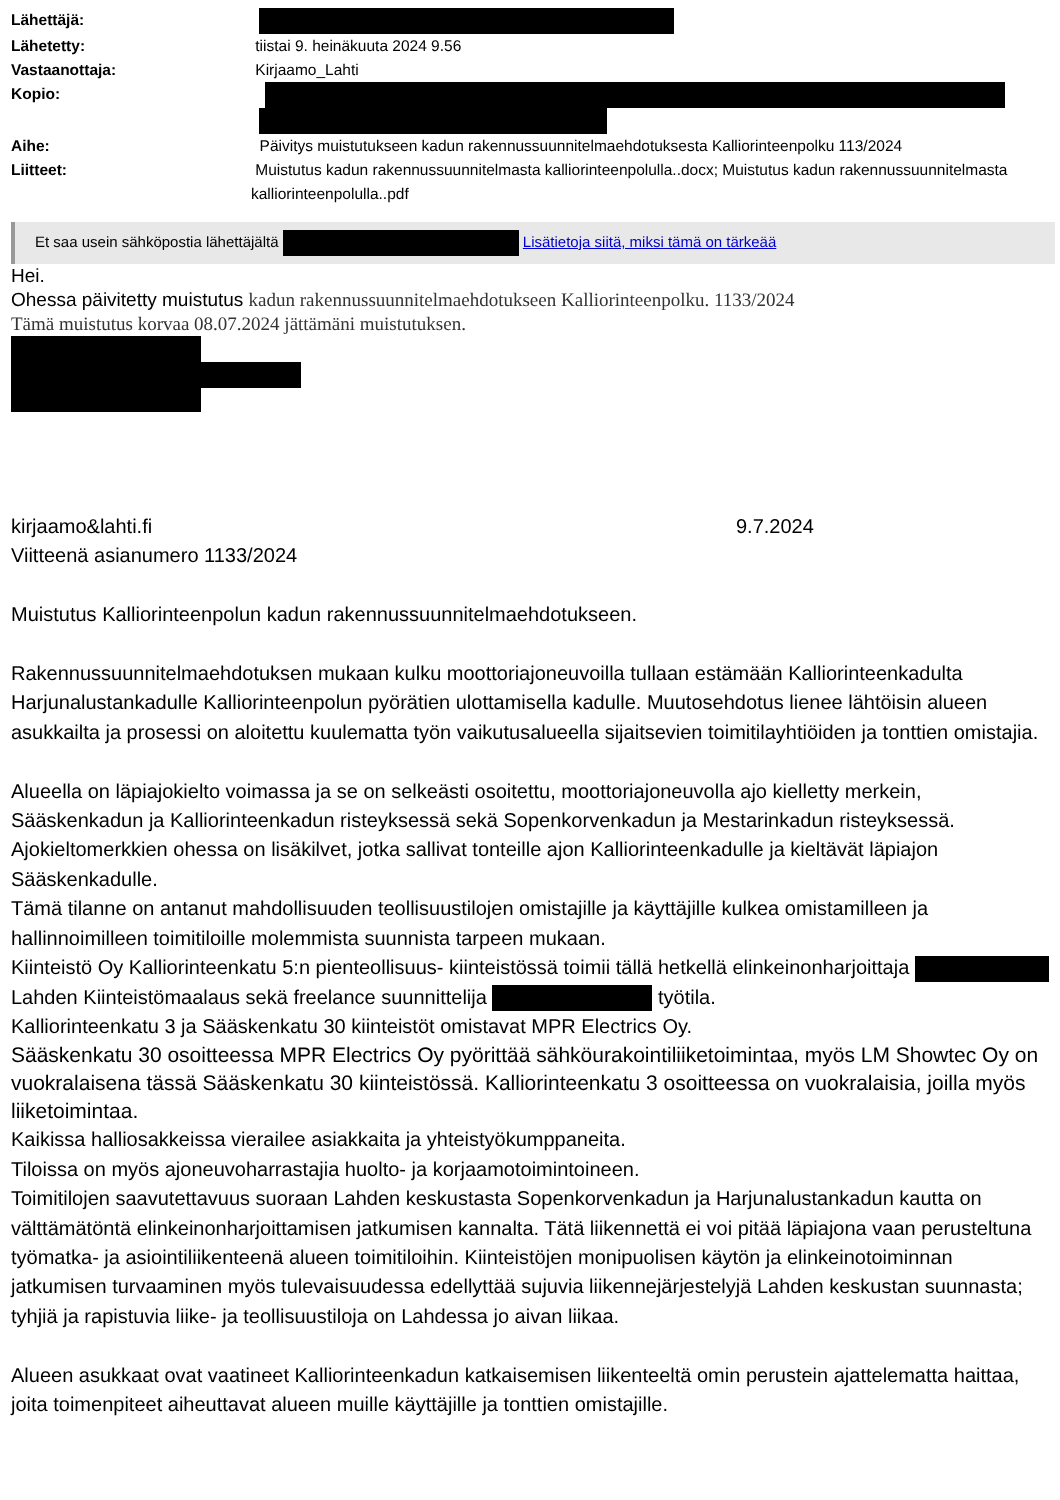Lähettäjä:
Lähetetty: tiistai 9. heinäkuuta 2024 9.56
Vastaanottaja: Kirjaamo_Lahti
Kopio:
Aihe: Päivitys muistutukseen kadun rakennussuunnitelmaehdotuksesta Kalliorinteenpolku 113/2024
Liitteet: Muistutus kadun rakennussuunnitelmasta kalliorinteenpolulla..docx; Muistutus kadun rakennussuunnitelmasta kalliorinteenpolulla..pdf
Et saa usein sähköpostia lähettäjältä Lisätietoja siitä, miksi tämä on tärkeää
Hei.
Ohessa päivitetty muistutus kadun rakennussuunnitelmaehdotukseen Kalliorinteenpolku. 1133/2024
Tämä muistutus korvaa 08.07.2024 jättämäni muistutuksen.
kirjaamo&lahti.fi 9.7.2024
Viitteenä asianumero 1133/2024
Muistutus Kalliorinteenpolun kadun rakennussuunnitelmaehdotukseen.
Rakennussuunnitelmaehdotuksen mukaan kulku moottoriajoneuvoilla tullaan estämään Kalliorinteenkadulta Harjunalustankadulle Kalliorinteenpolun pyörätien ulottamisella kadulle. Muutosehdotus lienee lähtöisin alueen asukkailta ja prosessi on aloitettu kuulematta työn vaikutusalueella sijaitsevien toimitilayhtiöiden ja tonttien omistajia.
Alueella on läpiajokielto voimassa ja se on selkeästi osoitettu, moottoriajoneuvolla ajo kielletty merkein, Sääskenkadun ja Kalliorinteenkadun risteyksessä sekä Sopenkorvenkadun ja Mestarinkadun risteyksessä. Ajokieltomerkkien ohessa on lisäkilvet, jotka sallivat tonteille ajon Kalliorinteenkadulle ja kieltävät läpiajon Sääskenkadulle.
Tämä tilanne on antanut mahdollisuuden teollisuustilojen omistajille ja käyttäjille kulkea omistamilleen ja hallinnoimilleen toimitiloille molemmista suunnista tarpeen mukaan.
Kiinteistö Oy Kalliorinteenkatu 5:n pienteollisuus- kiinteistössä toimii tällä hetkellä elinkeinonharjoittaja Lahden Kiinteistömaalaus sekä freelance suunnittelija työtila.
Kalliorinteenkatu 3 ja Sääskenkatu 30 kiinteistöt omistavat MPR Electrics Oy.
Sääskenkatu 30 osoitteessa MPR Electrics Oy pyörittää sähköurakointiliiketoimintaa, myös LM Showtec Oy on vuokralaisena tässä Sääskenkatu 30 kiinteistössä. Kalliorinteenkatu 3 osoitteessa on vuokralaisia, joilla myös liiketoimintaa.
Kaikissa halliosakkeissa vierailee asiakkaita ja yhteistyökumppaneita.
Tiloissa on myös ajoneuvoharrastajia huolto- ja korjaamotoimintoineen.
Toimitilojen saavutettavuus suoraan Lahden keskustasta Sopenkorvenkadun ja Harjunalustankadun kautta on välttämätöntä elinkeinonharjoittamisen jatkumisen kannalta. Tätä liikennettä ei voi pitää läpiajona vaan perusteltuna työmatka- ja asiointiliikenteenä alueen toimitiloihin. Kiinteistöjen monipuolisen käytön ja elinkeinotoiminnan jatkumisen turvaaminen myös tulevaisuudessa edellyttää sujuvia liikennejärjestelyjä Lahden keskustan suunnasta; tyhjiä ja rapistuvia liike- ja teollisuustiloja on Lahdessa jo aivan liikaa.
Alueen asukkaat ovat vaatineet Kalliorinteenkadun katkaisemisen liikenteeltä omin perustein ajattelematta haittaa, joita toimenpiteet aiheuttavat alueen muille käyttäjille ja tonttien omistajille.